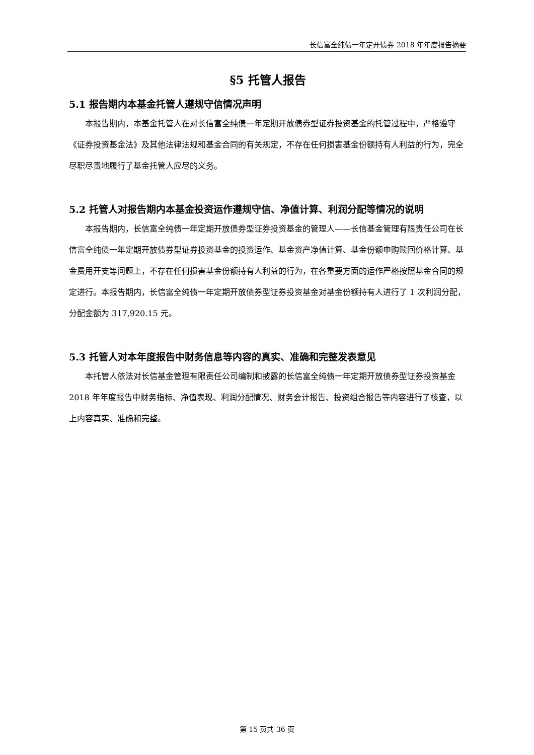长信富全纯债一年定开债券 2018 年年度报告摘要
§5 托管人报告
5.1 报告期内本基金托管人遵规守信情况声明
本报告期内，本基金托管人在对长信富全纯债一年定期开放债券型证券投资基金的托管过程中，严格遵守《证券投资基金法》及其他法律法规和基金合同的有关规定，不存在任何损害基金份额持有人利益的行为，完全尽职尽责地履行了基金托管人应尽的义务。
5.2 托管人对报告期内本基金投资运作遵规守信、净值计算、利润分配等情况的说明
本报告期内，长信富全纯债一年定期开放债券型证券投资基金的管理人——长信基金管理有限责任公司在长信富全纯债一年定期开放债券型证券投资基金的投资运作、基金资产净值计算、基金份额申购赎回价格计算、基金费用开支等问题上，不存在任何损害基金份额持有人利益的行为，在各重要方面的运作严格按照基金合同的规定进行。本报告期内，长信富全纯债一年定期开放债券型证券投资基金对基金份额持有人进行了 1 次利润分配，分配金额为 317,920.15 元。
5.3 托管人对本年度报告中财务信息等内容的真实、准确和完整发表意见
本托管人依法对长信基金管理有限责任公司编制和披露的长信富全纯债一年定期开放债券型证券投资基金 2018 年年度报告中财务指标、净值表现、利润分配情况、财务会计报告、投资组合报告等内容进行了核查，以上内容真实、准确和完整。
第 15 页共 36 页